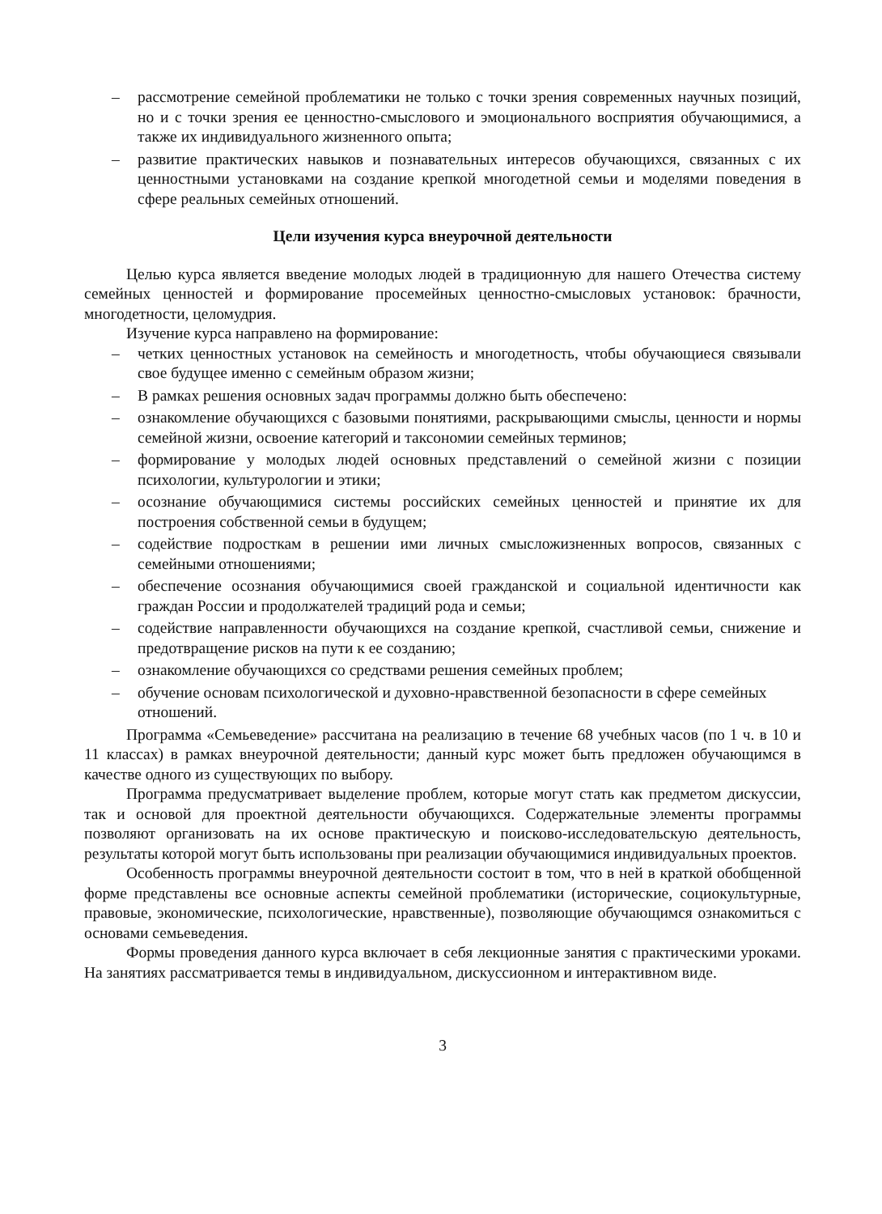– рассмотрение семейной проблематики не только с точки зрения современных научных позиций, но и с точки зрения ее ценностно-смыслового и эмоционального восприятия обучающимися, а также их индивидуального жизненного опыта;
– развитие практических навыков и познавательных интересов обучающихся, связанных с их ценностными установками на создание крепкой многодетной семьи и моделями поведения в сфере реальных семейных отношений.
Цели изучения курса внеурочной деятельности
Целью курса является введение молодых людей в традиционную для нашего Отечества систему семейных ценностей и формирование просемейных ценностно-смысловых установок: брачности, многодетности, целомудрия.
Изучение курса направлено на формирование:
– четких ценностных установок на семейность и многодетность, чтобы обучающиеся связывали свое будущее именно с семейным образом жизни;
– В рамках решения основных задач программы должно быть обеспечено:
– ознакомление обучающихся с базовыми понятиями, раскрывающими смыслы, ценности и нормы семейной жизни, освоение категорий и таксономии семейных терминов;
– формирование у молодых людей основных представлений о семейной жизни с позиции психологии, культурологии и этики;
– осознание обучающимися системы российских семейных ценностей и принятие их для построения собственной семьи в будущем;
– содействие подросткам в решении ими личных смысложизненных вопросов, связанных с семейными отношениями;
– обеспечение осознания обучающимися своей гражданской и социальной идентичности как граждан России и продолжателей традиций рода и семьи;
– содействие направленности обучающихся на создание крепкой, счастливой семьи, снижение и предотвращение рисков на пути к ее созданию;
– ознакомление обучающихся со средствами решения семейных проблем;
– обучение основам психологической и духовно-нравственной безопасности в сфере семейных отношений.
Программа «Семьеведение» рассчитана на реализацию в течение 68 учебных часов (по 1 ч. в 10 и 11 классах) в рамках внеурочной деятельности; данный курс может быть предложен обучающимся в качестве одного из существующих по выбору.
Программа предусматривает выделение проблем, которые могут стать как предметом дискуссии, так и основой для проектной деятельности обучающихся. Содержательные элементы программы позволяют организовать на их основе практическую и поисково-исследовательскую деятельность, результаты которой могут быть использованы при реализации обучающимися индивидуальных проектов.
Особенность программы внеурочной деятельности состоит в том, что в ней в краткой обобщенной форме представлены все основные аспекты семейной проблематики (исторические, социокультурные, правовые, экономические, психологические, нравственные), позволяющие обучающимся ознакомиться с основами семьеведения.
Формы проведения данного курса включает в себя лекционные занятия с практическими уроками. На занятиях рассматривается темы в индивидуальном, дискуссионном и интерактивном виде.
3